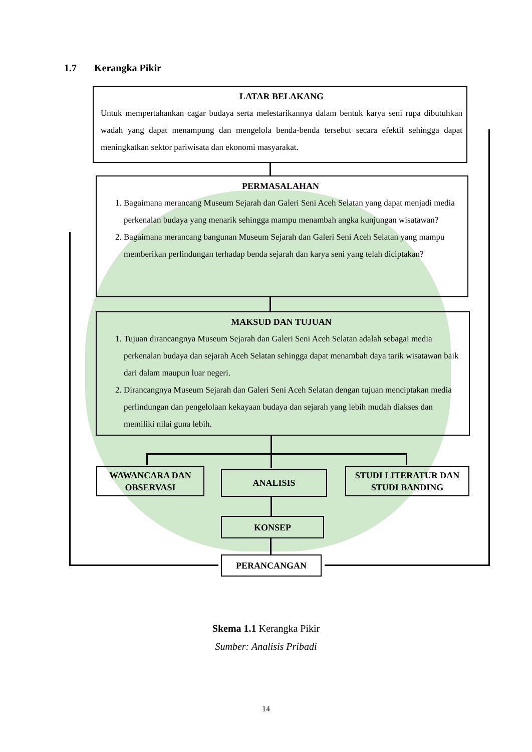1.7 Kerangka Pikir
LATAR BELAKANG
Untuk mempertahankan cagar budaya serta melestarikannya dalam bentuk karya seni rupa dibutuhkan wadah yang dapat menampung dan mengelola benda-benda tersebut secara efektif sehingga dapat meningkatkan sektor pariwisata dan ekonomi masyarakat.
PERMASALAHAN
1. Bagaimana merancang Museum Sejarah dan Galeri Seni Aceh Selatan yang dapat menjadi media perkenalan budaya yang menarik sehingga mampu menambah angka kunjungan wisatawan?
2. Bagaimana merancang bangunan Museum Sejarah dan Galeri Seni Aceh Selatan yang mampu memberikan perlindungan terhadap benda sejarah dan karya seni yang telah diciptakan?
MAKSUD DAN TUJUAN
1. Tujuan dirancangnya Museum Sejarah dan Galeri Seni Aceh Selatan adalah sebagai media perkenalan budaya dan sejarah Aceh Selatan sehingga dapat menambah daya tarik wisatawan baik dari dalam maupun luar negeri.
2. Dirancangnya Museum Sejarah dan Galeri Seni Aceh Selatan dengan tujuan menciptakan media perlindungan dan pengelolaan kekayaan budaya dan sejarah yang lebih mudah diakses dan memiliki nilai guna lebih.
WAWANCARA DAN OBSERVASI
ANALISIS
STUDI LITERATUR DAN STUDI BANDING
KONSEP
PERANCANGAN
Skema 1.1 Kerangka Pikir
Sumber: Analisis Pribadi
14